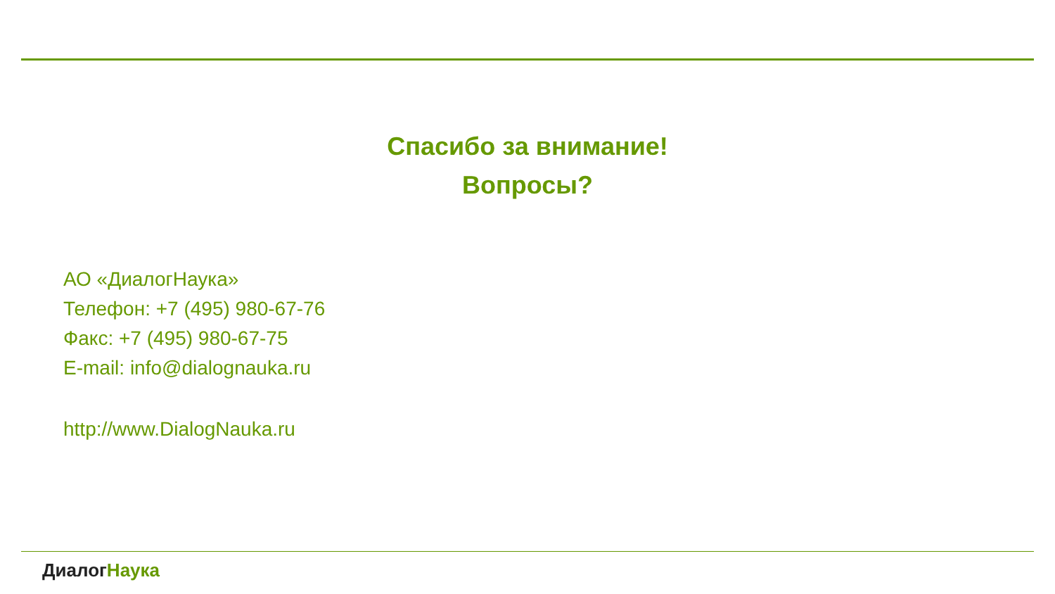Спасибо за внимание!
Вопросы?
АО «ДиалогНаука»
Телефон: +7 (495) 980-67-76
Факс: +7 (495) 980-67-75
E-mail: info@dialognauka.ru
http://www.DialogNauka.ru
Диалог Наука